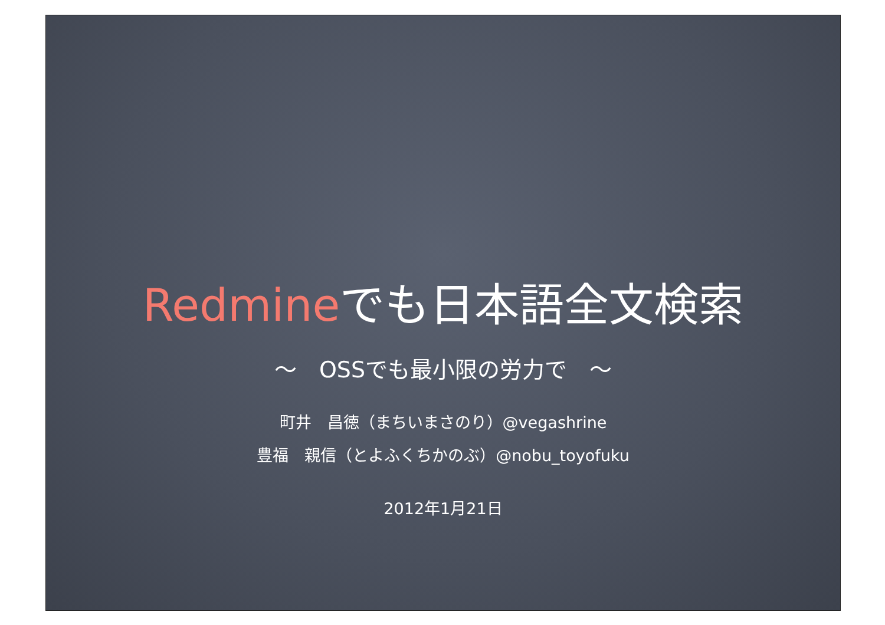Redmineでも日本語全文検索
～　OSSでも最小限の労力で　～
町井　昌徳（まちいまさのり）@vegashrine
豊福　親信（とよふくちかのぶ）@nobu_toyofuku
2012年1月21日